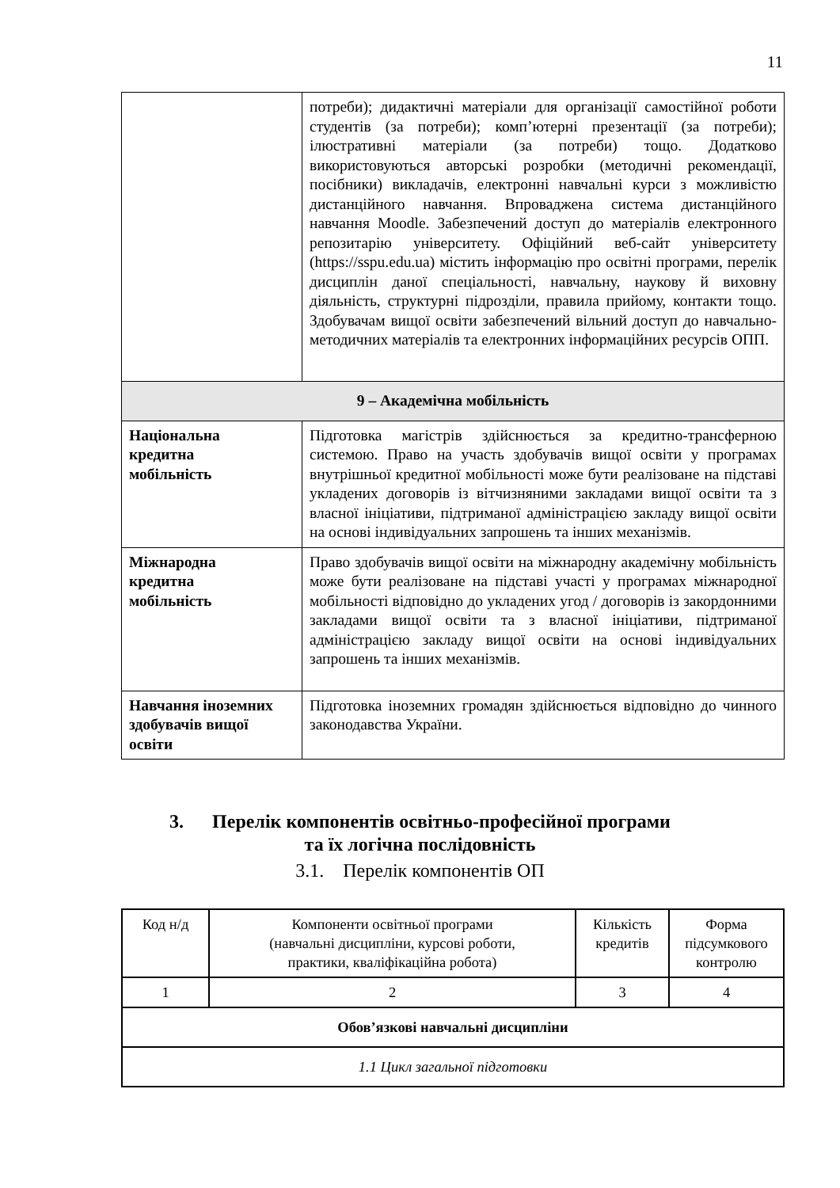11
| | потреби); дидактичні матеріали для організації самостійної роботи студентів (за потреби); комп’ютерні презентації (за потреби); ілюстративні матеріали (за потреби) тощо. Додатково використовуються авторські розробки (методичні рекомендації, посібники) викладачів, електронні навчальні курси з можливістю дистанційного навчання. Впроваджена система дистанційного навчання Moodle. Забезпечений доступ до матеріалів електронного репозитарію університету. Офіційний веб-сайт університету (https://sspu.edu.ua) містить інформацію про освітні програми, перелік дисциплін даної спеціальності, навчальну, наукову й виховну діяльність, структурні підрозділи, правила прийому, контакти тощо. Здобувачам вищої освіти забезпечений вільний доступ до навчально-методичних матеріалів та електронних інформаційних ресурсів ОПП. |
| 9 – Академічна мобільність | |
| Національна кредитна мобільність | Підготовка магістрів здійснюється за кредитно-трансферною системою. Право на участь здобувачів вищої освіти у програмах внутрішньої кредитної мобільності може бути реалізоване на підставі укладених договорів із вітчизняними закладами вищої освіти та з власної ініціативи, підтриманої адміністрацією закладу вищої освіти на основі індивідуальних запрошень та інших механізмів. |
| Міжнародна кредитна мобільність | Право здобувачів вищої освіти на міжнародну академічну мобільність може бути реалізоване на підставі участі у програмах міжнародної мобільності відповідно до укладених угод / договорів із закордонними закладами вищої освіти та з власної ініціативи, підтриманої адміністрацією закладу вищої освіти на основі індивідуальних запрошень та інших механізмів. |
| Навчання іноземних здобувачів вищої освіти | Підготовка іноземних громадян здійснюється відповідно до чинного законодавства України. |
3. Перелік компонентів освітньо-професійної програми
та їх логічна послідовність
3.1. Перелік компонентів ОП
| Код н/д | Компоненти освітньої програми (навчальні дисципліни, курсові роботи, практики, кваліфікаційна робота) | Кількість кредитів | Форма підсумкового контролю |
| --- | --- | --- | --- |
| 1 | 2 | 3 | 4 |
| Обов’язкові навчальні дисципліни | | | |
| 1.1 Цикл загальної підготовки | | | |